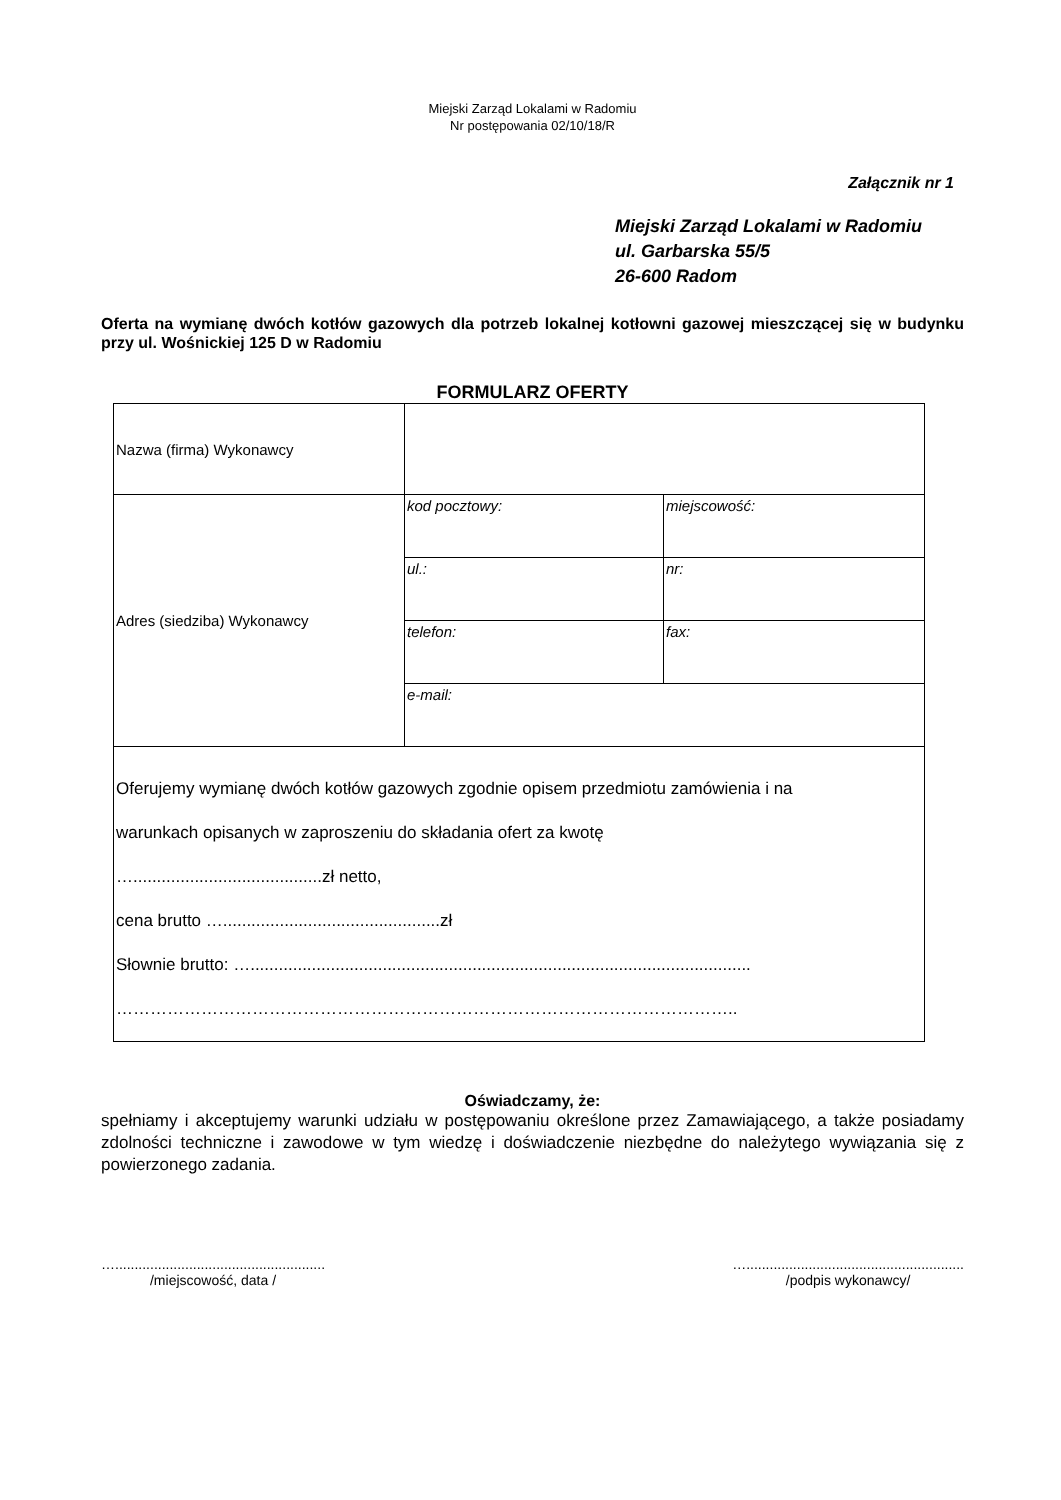Miejski Zarząd Lokalami w Radomiu
Nr postępowania 02/10/18/R
Załącznik nr 1
Miejski Zarząd Lokalami w Radomiu
ul. Garbarska 55/5
26-600 Radom
Oferta na wymianę dwóch kotłów gazowych dla potrzeb lokalnej kotłowni gazowej mieszczącej się w budynku przy ul. Wośnickiej 125 D w Radomiu
FORMULARZ OFERTY
| Nazwa (firma) Wykonawcy | | |
| Adres (siedziba) Wykonawcy | kod pocztowy: | miejscowość: |
| | ul.: | nr: |
| | telefon: | fax: |
| | e-mail: | |
| Oferujemy wymianę dwóch kotłów gazowych zgodnie opisem przedmiotu zamówienia i na warunkach opisanych w zaproszeniu do składania ofert za kwotę …........................................zł netto, cena brutto …..............................................zł Słownie brutto: ….......................................................................................................... ……………………………………………………………………………………………….. | | |
Oświadczamy, że:
spełniamy i akceptujemy warunki udziału w postępowaniu określone przez Zamawiającego, a także posiadamy zdolności techniczne i zawodowe w tym wiedzę i doświadczenie niezbędne do należytego wywiązania się z powierzonego zadania.
…......................................................
/miejscowość, data /
…........................................................
/podpis wykonawcy/